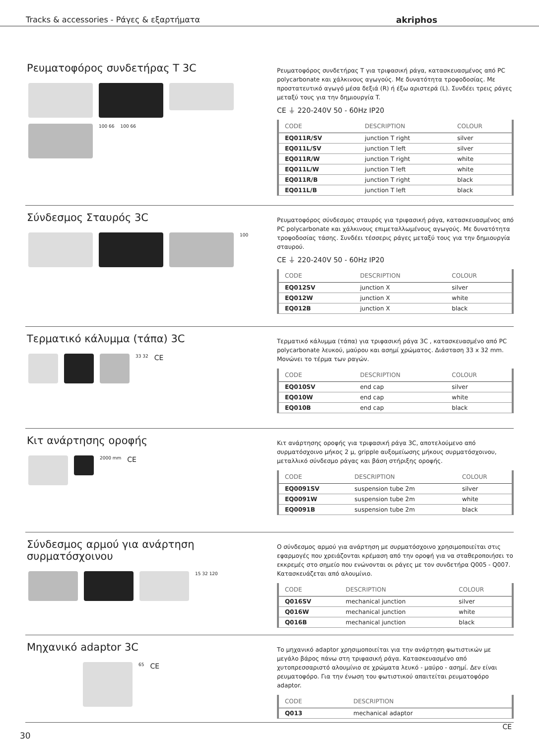Tracks & accessories - Ράγες & εξαρτήματα akriphos
Ρευματοφόρος συνδετήρας T 3C
100 66 100 66
Ρευματοφόρος συνδετήρας T για τριφασική ράγα, κατασκευασμένος από PC polycarbonate και χάλκινους αγωγούς. Με δυνατότητα τροφοδοσίας. Με προστατευτικό αγωγό μέσα δεξιά (R) ή έξω αριστερά (L). Συνδέει τρεις ράγες μεταξύ τους για την δημιουργία T.
CE ⏚ 220-240V 50 - 60Hz IP20
| CODE | DESCRIPTION | COLOUR |
| --- | --- | --- |
| EQ011R/SV | junction T right | silver |
| EQ011L/SV | junction T left | silver |
| EQ011R/W | junction T right | white |
| EQ011L/W | junction T left | white |
| EQ011R/B | junction T right | black |
| EQ011L/B | junction T left | black |
Σύνδεσμος Σταυρός 3C
100
Ρευματοφόρος σύνδεσμος σταυρός για τριφασική ράγα, κατασκευασμένος από PC polycarbonate και χάλκινους επιμεταλλωμένους αγωγούς. Με δυνατότητα τροφοδοσίας τάσης. Συνδέει τέσσερις ράγες μεταξύ τους για την δημιουργία σταυρού.
CE ⏚ 220-240V 50 - 60Hz IP20
| CODE | DESCRIPTION | COLOUR |
| --- | --- | --- |
| EQ012SV | junction X | silver |
| EQ012W | junction X | white |
| EQ012B | junction X | black |
Τερματικό κάλυμμα (τάπα) 3C
33 32 CE
Τερματικό κάλυμμα (τάπα) για τριφασική ράγα 3C , κατασκευασμένο από PC polycarbonate λευκού, μαύρου και ασημί χρώματος. Διάσταση 33 x 32 mm. Μονώνει το τέρμα των ραγών.
| CODE | DESCRIPTION | COLOUR |
| --- | --- | --- |
| EQ010SV | end cap | silver |
| EQ010W | end cap | white |
| EQ010B | end cap | black |
Κιτ ανάρτησης οροφής
2000 mm CE
Κιτ ανάρτησης οροφής για τριφασική ράγα 3C, αποτελούμενο από συρματόσχοινο μήκος 2 μ, gripple αυξομείωσης μήκους συρματόσχοινου, μεταλλικό σύνδεσμο ράγας και βάση στήριξης οροφής.
| CODE | DESCRIPTION | COLOUR |
| --- | --- | --- |
| EQ0091SV | suspension tube 2m | silver |
| EQ0091W | suspension tube 2m | white |
| EQ0091B | suspension tube 2m | black |
Σύνδεσμος αρμού για ανάρτηση συρματόσχοινου
15 32 120
Ο σύνδεσμος αρμού για ανάρτηση με συρματόσχοινο χρησιμοποιείται στις εφαρμογές που χρειάζονται κρέμαση από την οροφή για να σταθεροποιήσει το εκκρεμές στο σημείο που ενώνονται οι ράγες με τον συνδετήρα Q005 - Q007. Κατασκευάζεται από αλουμίνιο.
| CODE | DESCRIPTION | COLOUR |
| --- | --- | --- |
| Q016SV | mechanical junction | silver |
| Q016W | mechanical junction | white |
| Q016B | mechanical junction | black |
Μηχανικό adaptor 3C
65 CE
Το μηχανικό adaptor χρησιμοποιείται για την ανάρτηση φωτιστικών με μεγάλο βάρος πάνω στη τριφασική ράγα. Κατασκευασμένο από χυτοπρεσσαριστό αλουμίνιο σε χρώματα λευκό - μαύρο - ασημί. Δεν είναι ρευματοφόρο. Για την ένωση του φωτιστικού απαιτείται ρευματοφόρο adaptor.
| CODE | DESCRIPTION |
| --- | --- |
| Q013 | mechanical adaptor |
CE
30